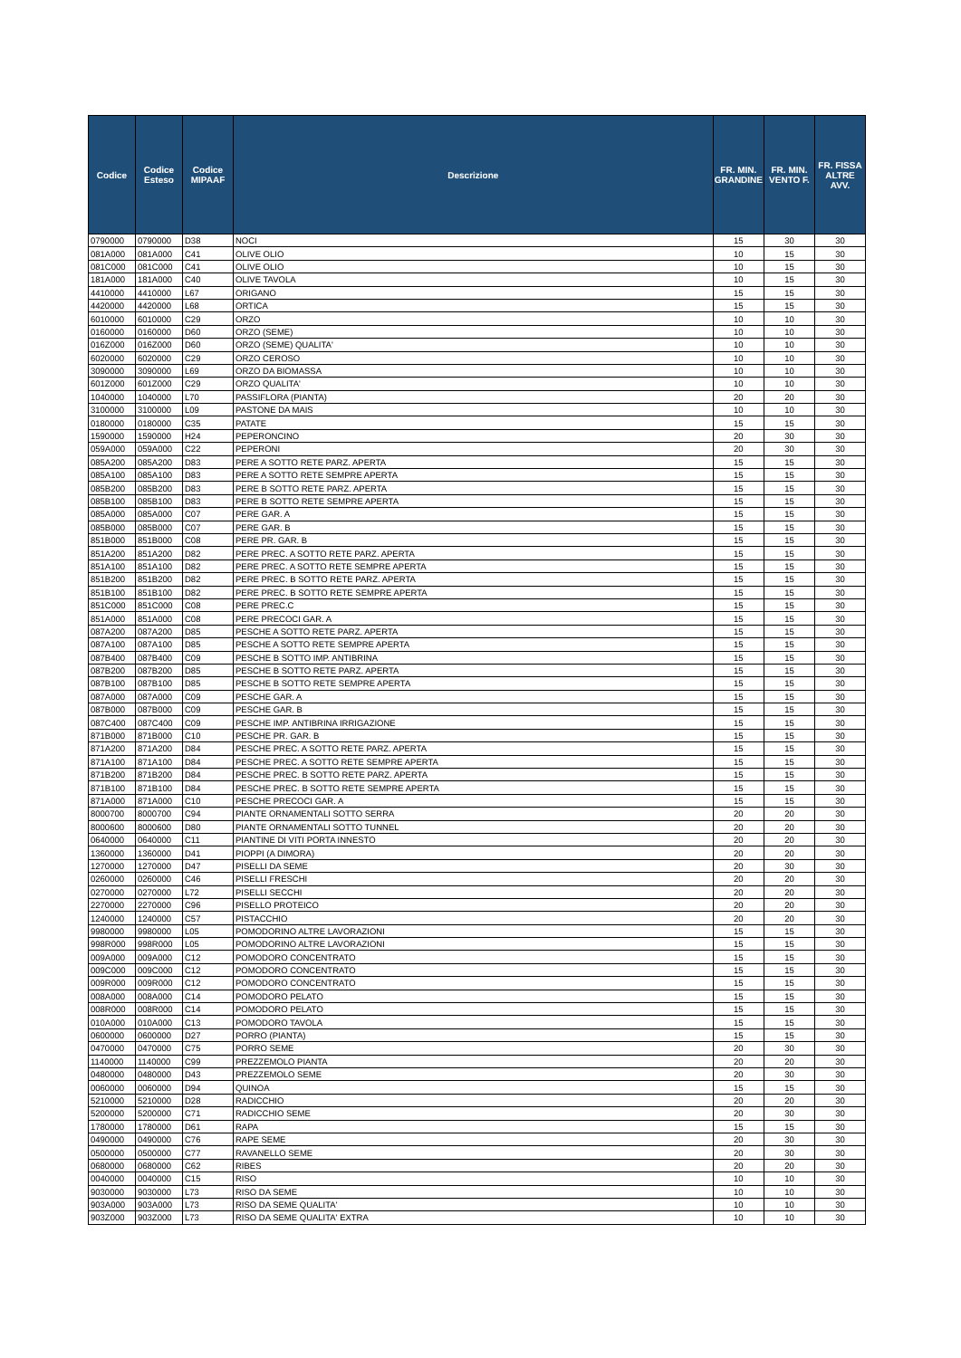| Codice | Codice Esteso | Codice MIPAAF | Descrizione | FR. MIN. GRANDINE | FR. MIN. VENTO F. | FR. FISSA ALTRE AVV. |
| --- | --- | --- | --- | --- | --- | --- |
| 0790000 | 0790000 | D38 | NOCI | 15 | 30 | 30 |
| 081A000 | 081A000 | C41 | OLIVE OLIO | 10 | 15 | 30 |
| 081C000 | 081C000 | C41 | OLIVE OLIO | 10 | 15 | 30 |
| 181A000 | 181A000 | C40 | OLIVE TAVOLA | 10 | 15 | 30 |
| 4410000 | 4410000 | L67 | ORIGANO | 15 | 15 | 30 |
| 4420000 | 4420000 | L68 | ORTICA | 15 | 15 | 30 |
| 6010000 | 6010000 | C29 | ORZO | 10 | 10 | 30 |
| 0160000 | 0160000 | D60 | ORZO (SEME) | 10 | 10 | 30 |
| 016Z000 | 016Z000 | D60 | ORZO (SEME) QUALITA' | 10 | 10 | 30 |
| 6020000 | 6020000 | C29 | ORZO CEROSO | 10 | 10 | 30 |
| 3090000 | 3090000 | L69 | ORZO DA BIOMASSA | 10 | 10 | 30 |
| 601Z000 | 601Z000 | C29 | ORZO QUALITA' | 10 | 10 | 30 |
| 1040000 | 1040000 | L70 | PASSIFLORA (PIANTA) | 20 | 20 | 30 |
| 3100000 | 3100000 | L09 | PASTONE DA MAIS | 10 | 10 | 30 |
| 0180000 | 0180000 | C35 | PATATE | 15 | 15 | 30 |
| 1590000 | 1590000 | H24 | PEPERONCINO | 20 | 30 | 30 |
| 059A000 | 059A000 | C22 | PEPERONI | 20 | 30 | 30 |
| 085A200 | 085A200 | D83 | PERE A SOTTO RETE PARZ. APERTA | 15 | 15 | 30 |
| 085A100 | 085A100 | D83 | PERE A SOTTO RETE SEMPRE APERTA | 15 | 15 | 30 |
| 085B200 | 085B200 | D83 | PERE B SOTTO RETE PARZ. APERTA | 15 | 15 | 30 |
| 085B100 | 085B100 | D83 | PERE B SOTTO RETE SEMPRE APERTA | 15 | 15 | 30 |
| 085A000 | 085A000 | C07 | PERE GAR. A | 15 | 15 | 30 |
| 085B000 | 085B000 | C07 | PERE GAR. B | 15 | 15 | 30 |
| 851B000 | 851B000 | C08 | PERE PR. GAR. B | 15 | 15 | 30 |
| 851A200 | 851A200 | D82 | PERE PREC. A SOTTO RETE PARZ. APERTA | 15 | 15 | 30 |
| 851A100 | 851A100 | D82 | PERE PREC. A SOTTO RETE SEMPRE APERTA | 15 | 15 | 30 |
| 851B200 | 851B200 | D82 | PERE PREC. B SOTTO RETE PARZ. APERTA | 15 | 15 | 30 |
| 851B100 | 851B100 | D82 | PERE PREC. B SOTTO RETE SEMPRE APERTA | 15 | 15 | 30 |
| 851C000 | 851C000 | C08 | PERE PREC.C | 15 | 15 | 30 |
| 851A000 | 851A000 | C08 | PERE PRECOCI GAR. A | 15 | 15 | 30 |
| 087A200 | 087A200 | D85 | PESCHE A SOTTO RETE PARZ. APERTA | 15 | 15 | 30 |
| 087A100 | 087A100 | D85 | PESCHE A SOTTO RETE SEMPRE APERTA | 15 | 15 | 30 |
| 087B400 | 087B400 | C09 | PESCHE B SOTTO IMP. ANTIBRINA | 15 | 15 | 30 |
| 087B200 | 087B200 | D85 | PESCHE B SOTTO RETE PARZ. APERTA | 15 | 15 | 30 |
| 087B100 | 087B100 | D85 | PESCHE B SOTTO RETE SEMPRE APERTA | 15 | 15 | 30 |
| 087A000 | 087A000 | C09 | PESCHE GAR. A | 15 | 15 | 30 |
| 087B000 | 087B000 | C09 | PESCHE GAR. B | 15 | 15 | 30 |
| 087C400 | 087C400 | C09 | PESCHE IMP. ANTIBRINA IRRIGAZIONE | 15 | 15 | 30 |
| 871B000 | 871B000 | C10 | PESCHE PR. GAR. B | 15 | 15 | 30 |
| 871A200 | 871A200 | D84 | PESCHE PREC. A SOTTO RETE PARZ. APERTA | 15 | 15 | 30 |
| 871A100 | 871A100 | D84 | PESCHE PREC. A SOTTO RETE SEMPRE APERTA | 15 | 15 | 30 |
| 871B200 | 871B200 | D84 | PESCHE PREC. B SOTTO RETE PARZ. APERTA | 15 | 15 | 30 |
| 871B100 | 871B100 | D84 | PESCHE PREC. B SOTTO RETE SEMPRE APERTA | 15 | 15 | 30 |
| 871A000 | 871A000 | C10 | PESCHE PRECOCI GAR. A | 15 | 15 | 30 |
| 8000700 | 8000700 | C94 | PIANTE ORNAMENTALI SOTTO SERRA | 20 | 20 | 30 |
| 8000600 | 8000600 | D80 | PIANTE ORNAMENTALI SOTTO TUNNEL | 20 | 20 | 30 |
| 0640000 | 0640000 | C11 | PIANTINE DI VITI PORTA INNESTO | 20 | 20 | 30 |
| 1360000 | 1360000 | D41 | PIOPPI (A DIMORA) | 20 | 20 | 30 |
| 1270000 | 1270000 | D47 | PISELLI DA SEME | 20 | 30 | 30 |
| 0260000 | 0260000 | C46 | PISELLI FRESCHI | 20 | 20 | 30 |
| 0270000 | 0270000 | L72 | PISELLI SECCHI | 20 | 20 | 30 |
| 2270000 | 2270000 | C96 | PISELLO PROTEICO | 20 | 20 | 30 |
| 1240000 | 1240000 | C57 | PISTACCHIO | 20 | 20 | 30 |
| 9980000 | 9980000 | L05 | POMODORINO ALTRE LAVORAZIONI | 15 | 15 | 30 |
| 998R000 | 998R000 | L05 | POMODORINO ALTRE LAVORAZIONI | 15 | 15 | 30 |
| 009A000 | 009A000 | C12 | POMODORO CONCENTRATO | 15 | 15 | 30 |
| 009C000 | 009C000 | C12 | POMODORO CONCENTRATO | 15 | 15 | 30 |
| 009R000 | 009R000 | C12 | POMODORO CONCENTRATO | 15 | 15 | 30 |
| 008A000 | 008A000 | C14 | POMODORO PELATO | 15 | 15 | 30 |
| 008R000 | 008R000 | C14 | POMODORO PELATO | 15 | 15 | 30 |
| 010A000 | 010A000 | C13 | POMODORO TAVOLA | 15 | 15 | 30 |
| 0600000 | 0600000 | D27 | PORRO (PIANTA) | 15 | 15 | 30 |
| 0470000 | 0470000 | C75 | PORRO SEME | 20 | 30 | 30 |
| 1140000 | 1140000 | C99 | PREZZEMOLO PIANTA | 20 | 20 | 30 |
| 0480000 | 0480000 | D43 | PREZZEMOLO SEME | 20 | 30 | 30 |
| 0060000 | 0060000 | D94 | QUINOA | 15 | 15 | 30 |
| 5210000 | 5210000 | D28 | RADICCHIO | 20 | 20 | 30 |
| 5200000 | 5200000 | C71 | RADICCHIO SEME | 20 | 30 | 30 |
| 1780000 | 1780000 | D61 | RAPA | 15 | 15 | 30 |
| 0490000 | 0490000 | C76 | RAPE SEME | 20 | 30 | 30 |
| 0500000 | 0500000 | C77 | RAVANELLO SEME | 20 | 30 | 30 |
| 0680000 | 0680000 | C62 | RIBES | 20 | 20 | 30 |
| 0040000 | 0040000 | C15 | RISO | 10 | 10 | 30 |
| 9030000 | 9030000 | L73 | RISO DA SEME | 10 | 10 | 30 |
| 903A000 | 903A000 | L73 | RISO DA SEME QUALITA' | 10 | 10 | 30 |
| 903Z000 | 903Z000 | L73 | RISO DA SEME QUALITA' EXTRA | 10 | 10 | 30 |